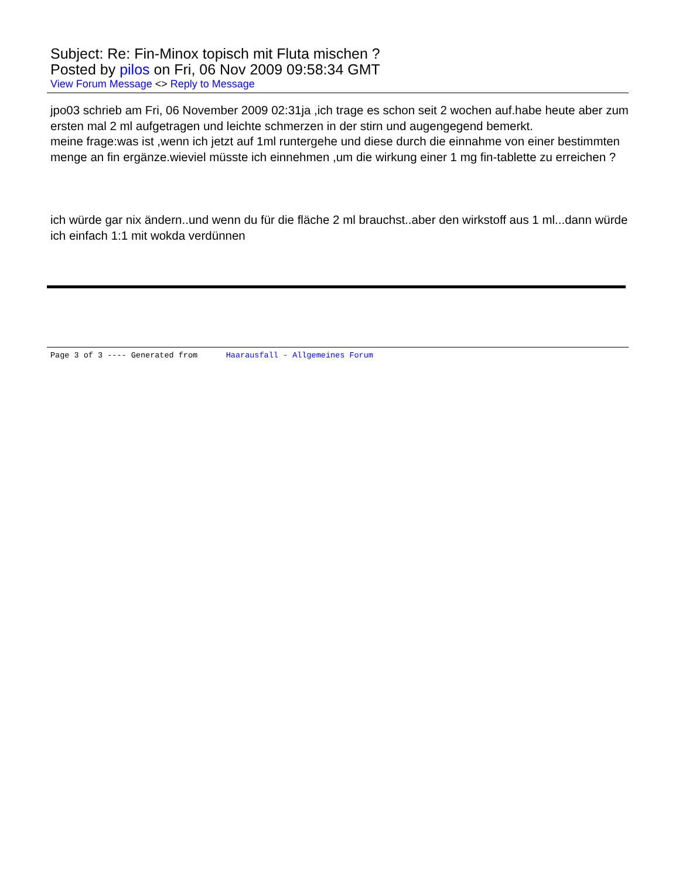Subject: Re: Fin-Minox topisch mit Fluta mischen ?
Posted by pilos on Fri, 06 Nov 2009 09:58:34 GMT
View Forum Message <> Reply to Message
jpo03 schrieb am Fri, 06 November 2009 02:31ja ,ich trage es schon seit 2 wochen auf.habe heute aber zum ersten mal 2 ml aufgetragen und leichte schmerzen in der stirn und augengegend bemerkt.
meine frage:was ist ,wenn ich jetzt auf 1ml runtergehe und diese durch die einnahme von einer bestimmten menge an fin ergänze.wieviel müsste ich einnehmen ,um die wirkung einer 1 mg fin-tablette zu erreichen ?
ich würde gar nix ändern..und wenn du für die fläche 2 ml brauchst..aber den wirkstoff aus 1 ml...dann würde ich einfach 1:1 mit wokda verdünnen
Page 3 of 3 ---- Generated from Haarausfall - Allgemeines Forum